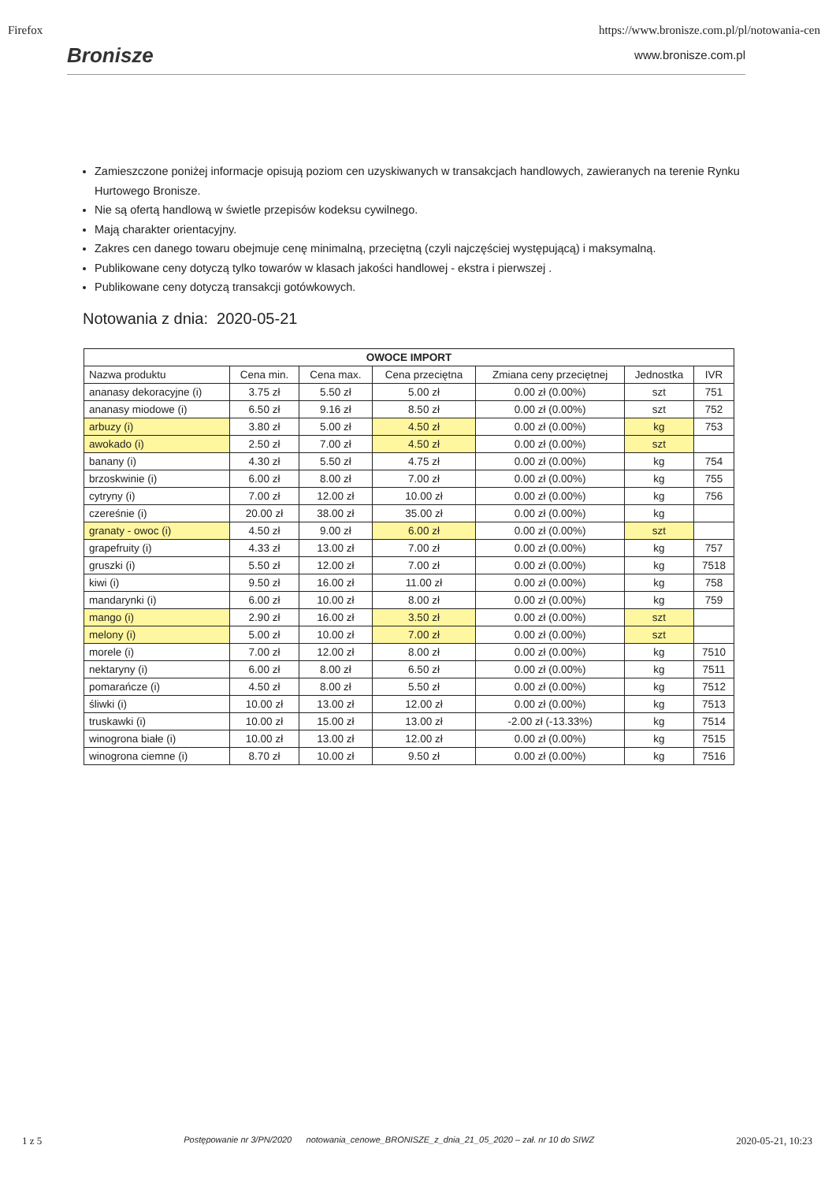Firefox https://www.bronisze.com.pl/pl/notowania-cen
Bronisze
www.bronisze.com.pl
Zamieszczone poniżej informacje opisują poziom cen uzyskiwanych w transakcjach handlowych, zawieranych na terenie Rynku Hurtowego Bronisze.
Nie są ofertą handlową w świetle przepisów kodeksu cywilnego.
Mają charakter orientacyjny.
Zakres cen danego towaru obejmuje cenę minimalną, przeciętną (czyli najczęściej występującą) i maksymalną.
Publikowane ceny dotyczą tylko towarów w klasach jakości handlowej - ekstra i pierwszej .
Publikowane ceny dotyczą transakcji gotówkowych.
Notowania z dnia: 2020-05-21
| OWOCE IMPORT | | | | | | |
| --- | --- | --- | --- | --- | --- | --- |
| Nazwa produktu | Cena min. | Cena max. | Cena przeciętna | Zmiana ceny przeciętnej | Jednostka | IVR |
| ananasy dekoracyjne (i) | 3.75 zł | 5.50 zł | 5.00 zł | 0.00 zł (0.00%) | szt | 751 |
| ananasy miodowe (i) | 6.50 zł | 9.16 zł | 8.50 zł | 0.00 zł (0.00%) | szt | 752 |
| arbuzy (i) | 3.80 zł | 5.00 zł | 4.50 zł | 0.00 zł (0.00%) | kg | 753 |
| awokado (i) | 2.50 zł | 7.00 zł | 4.50 zł | 0.00 zł (0.00%) | szt | |
| banany (i) | 4.30 zł | 5.50 zł | 4.75 zł | 0.00 zł (0.00%) | kg | 754 |
| brzoskwinie (i) | 6.00 zł | 8.00 zł | 7.00 zł | 0.00 zł (0.00%) | kg | 755 |
| cytryny (i) | 7.00 zł | 12.00 zł | 10.00 zł | 0.00 zł (0.00%) | kg | 756 |
| czereśnie (i) | 20.00 zł | 38.00 zł | 35.00 zł | 0.00 zł (0.00%) | kg | |
| granaty - owoc (i) | 4.50 zł | 9.00 zł | 6.00 zł | 0.00 zł (0.00%) | szt | |
| grapefruity (i) | 4.33 zł | 13.00 zł | 7.00 zł | 0.00 zł (0.00%) | kg | 757 |
| gruszki (i) | 5.50 zł | 12.00 zł | 7.00 zł | 0.00 zł (0.00%) | kg | 7518 |
| kiwi (i) | 9.50 zł | 16.00 zł | 11.00 zł | 0.00 zł (0.00%) | kg | 758 |
| mandarynki (i) | 6.00 zł | 10.00 zł | 8.00 zł | 0.00 zł (0.00%) | kg | 759 |
| mango (i) | 2.90 zł | 16.00 zł | 3.50 zł | 0.00 zł (0.00%) | szt | |
| melony (i) | 5.00 zł | 10.00 zł | 7.00 zł | 0.00 zł (0.00%) | szt | |
| morele (i) | 7.00 zł | 12.00 zł | 8.00 zł | 0.00 zł (0.00%) | kg | 7510 |
| nektaryny (i) | 6.00 zł | 8.00 zł | 6.50 zł | 0.00 zł (0.00%) | kg | 7511 |
| pomarańcze (i) | 4.50 zł | 8.00 zł | 5.50 zł | 0.00 zł (0.00%) | kg | 7512 |
| śliwki (i) | 10.00 zł | 13.00 zł | 12.00 zł | 0.00 zł (0.00%) | kg | 7513 |
| truskawki (i) | 10.00 zł | 15.00 zł | 13.00 zł | -2.00 zł (-13.33%) | kg | 7514 |
| winogrona białe (i) | 10.00 zł | 13.00 zł | 12.00 zł | 0.00 zł (0.00%) | kg | 7515 |
| winogrona ciemne (i) | 8.70 zł | 10.00 zł | 9.50 zł | 0.00 zł (0.00%) | kg | 7516 |
1 z 5 Postępowanie nr 3/PN/2020 notowania_cenowe_BRONISZE_z_dnia_21_05_2020 – zał. nr 10 do SIWZ 2020-05-21, 10:23